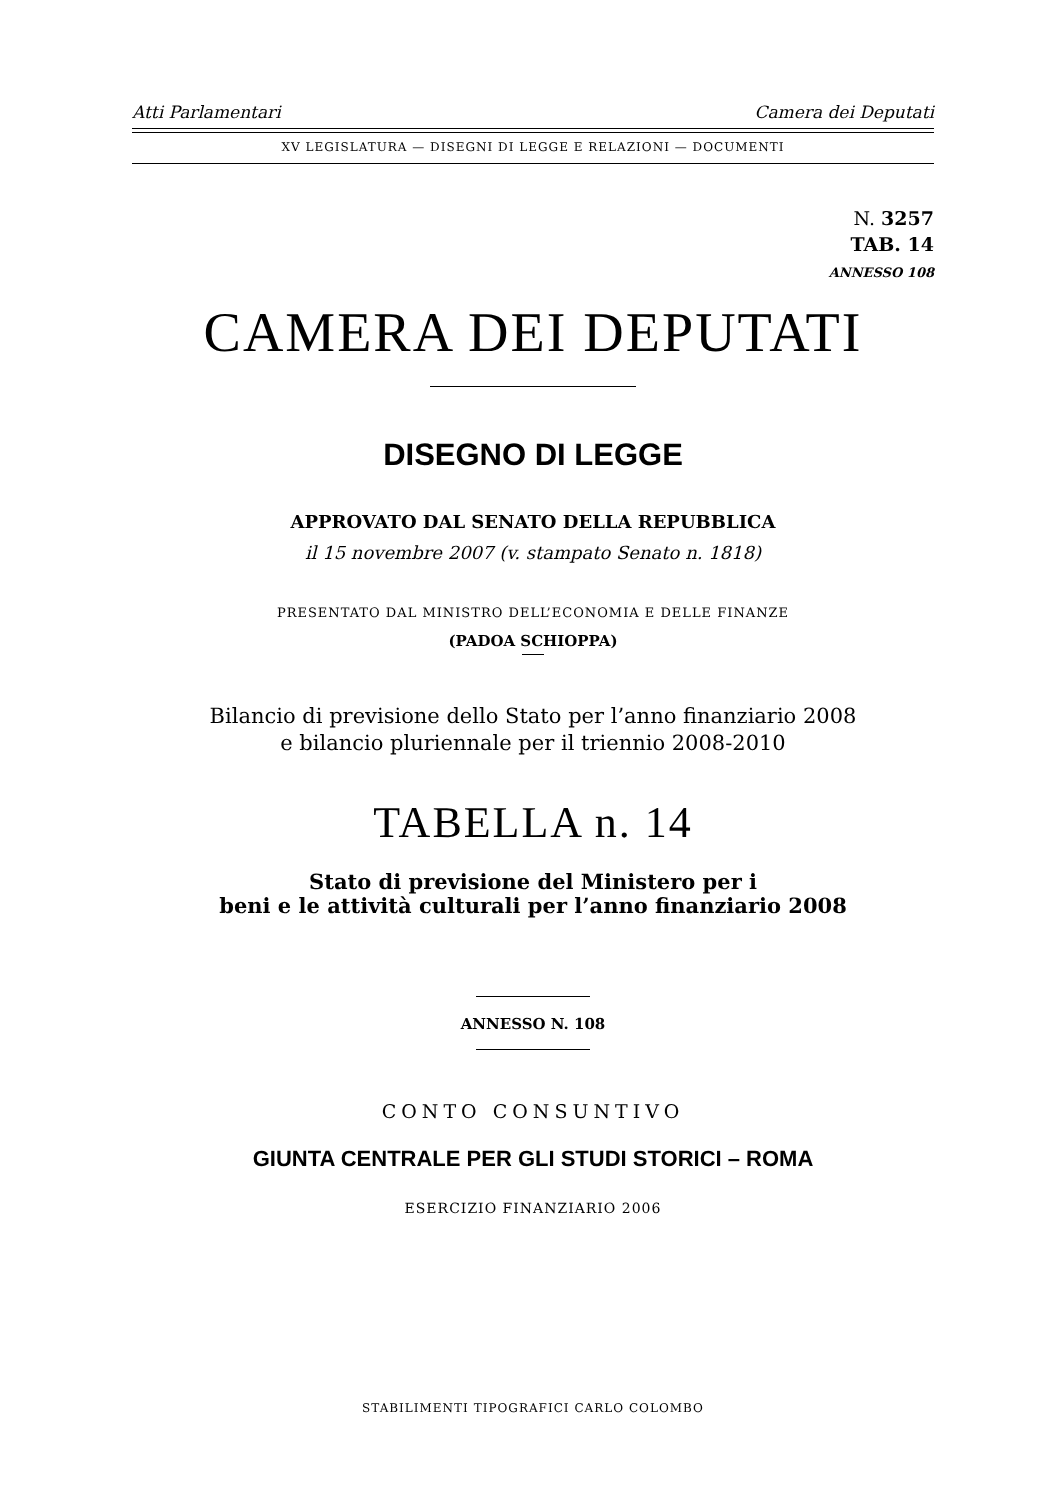Atti Parlamentari Camera dei Deputati
XV LEGISLATURA — DISEGNI DI LEGGE E RELAZIONI — DOCUMENTI
N. 3257
TAB. 14
ANNESSO 108
CAMERA DEI DEPUTATI
DISEGNO DI LEGGE
APPROVATO DAL SENATO DELLA REPUBBLICA
il 15 novembre 2007 (v. stampato Senato n. 1818)
PRESENTATO DAL MINISTRO DELL’ECONOMIA E DELLE FINANZE
(PADOA SCHIOPPA)
Bilancio di previsione dello Stato per l’anno finanziario 2008
e bilancio pluriennale per il triennio 2008-2010
TABELLA n. 14
Stato di previsione del Ministero per i
beni e le attività culturali per l’anno finanziario 2008
ANNESSO N. 108
CONTO CONSUNTIVO
GIUNTA CENTRALE PER GLI STUDI STORICI – ROMA
ESERCIZIO FINANZIARIO 2006
STABILIMENTI TIPOGRAFICI CARLO COLOMBO